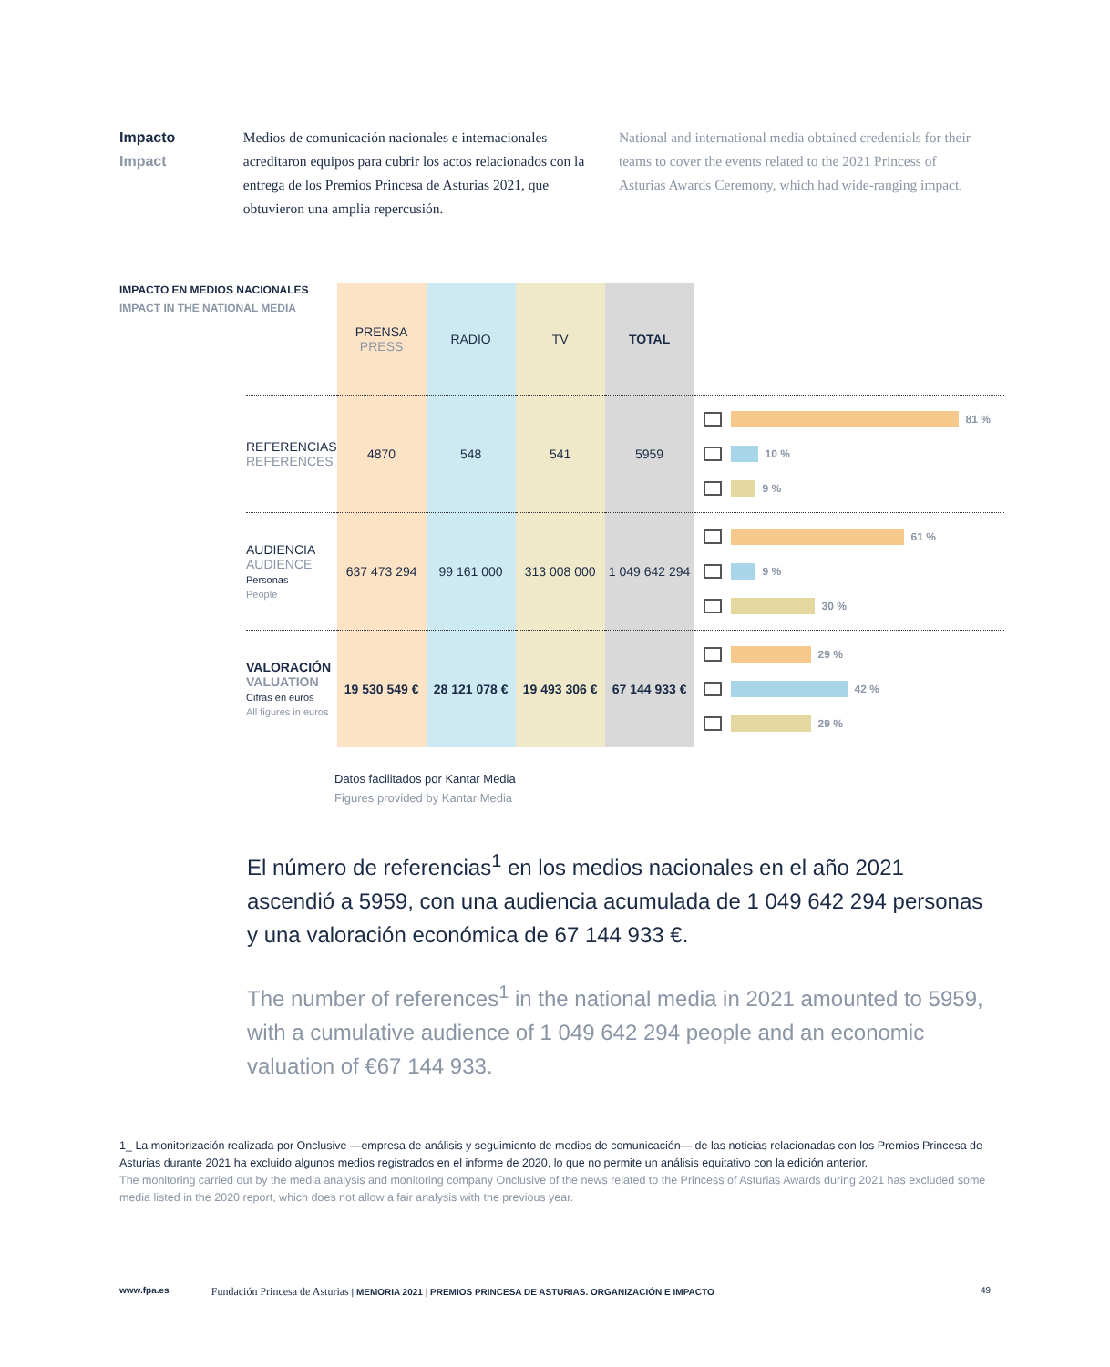Impacto
Impact
Medios de comunicación nacionales e internacionales acreditaron equipos para cubrir los actos relacionados con la entrega de los Premios Princesa de Asturias 2021, que obtuvieron una amplia repercusión.
National and international media obtained credentials for their teams to cover the events related to the 2021 Princess of Asturias Awards Ceremony, which had wide-ranging impact.
IMPACTO EN MEDIOS NACIONALES
IMPACT IN THE NATIONAL MEDIA
| | PRENSA PRESS | RADIO | TV | TOTAL | |
| --- | --- | --- | --- | --- | --- |
| REFERENCIAS REFERENCES | 4870 | 548 | 541 | 5959 | 81 % 10 % 9 % |
| AUDIENCIA AUDIENCE Personas People | 637 473 294 | 99 161 000 | 313 008 000 | 1 049 642 294 | 61 % 9 % 30 % |
| VALORACIÓN VALUATION Cifras en euros All figures in euros | 19 530 549 € | 28 121 078 € | 19 493 306 € | 67 144 933 € | 29 % 42 % 29 % |
Datos facilitados por Kantar Media
Figures provided by Kantar Media
El número de referencias<sup>1</sup> en los medios nacionales en el año 2021 ascendió a 5959, con una audiencia acumulada de 1 049 642 294 personas y una valoración económica de 67 144 933 €.
The number of references<sup>1</sup> in the national media in 2021 amounted to 5959, with a cumulative audience of 1 049 642 294 people and an economic valuation of €67 144 933.
1_ La monitorización realizada por Onclusive —empresa de análisis y seguimiento de medios de comunicación— de las noticias relacionadas con los Premios Princesa de Asturias durante 2021 ha excluido algunos medios registrados en el informe de 2020, lo que no permite un análisis equitativo con la edición anterior.
The monitoring carried out by the media analysis and monitoring company Onclusive of the news related to the Princess of Asturias Awards during 2021 has excluded some media listed in the 2020 report, which does not allow a fair analysis with the previous year.
www.fpa.es Fundación Princesa de Asturias | MEMORIA 2021 | PREMIOS PRINCESA DE ASTURIAS. ORGANIZACIÓN E IMPACTO 49